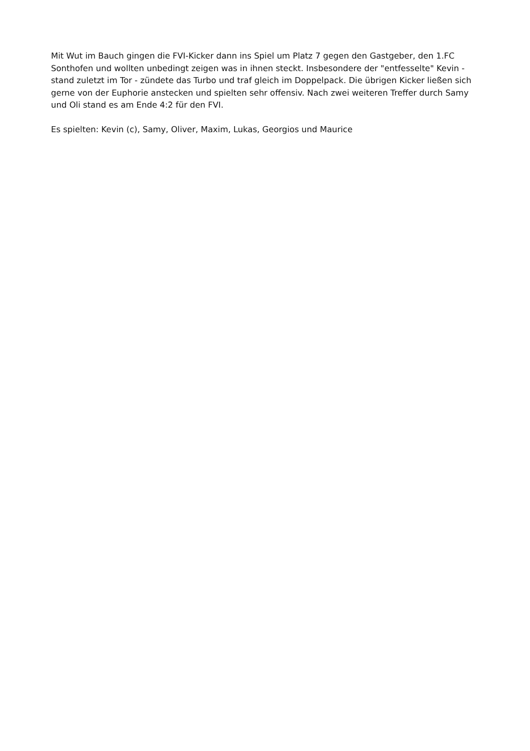Mit Wut im Bauch gingen die FVI-Kicker dann ins Spiel um Platz 7 gegen den Gastgeber, den 1.FC Sonthofen und wollten unbedingt zeigen was in ihnen steckt. Insbesondere der "entfesselte" Kevin - stand zuletzt im Tor - zündete das Turbo und traf gleich im Doppelpack. Die übrigen Kicker ließen sich gerne von der Euphorie anstecken und spielten sehr offensiv. Nach zwei weiteren Treffer durch Samy und Oli stand es am Ende 4:2 für den FVI.
Es spielten: Kevin (c), Samy, Oliver, Maxim, Lukas, Georgios und Maurice